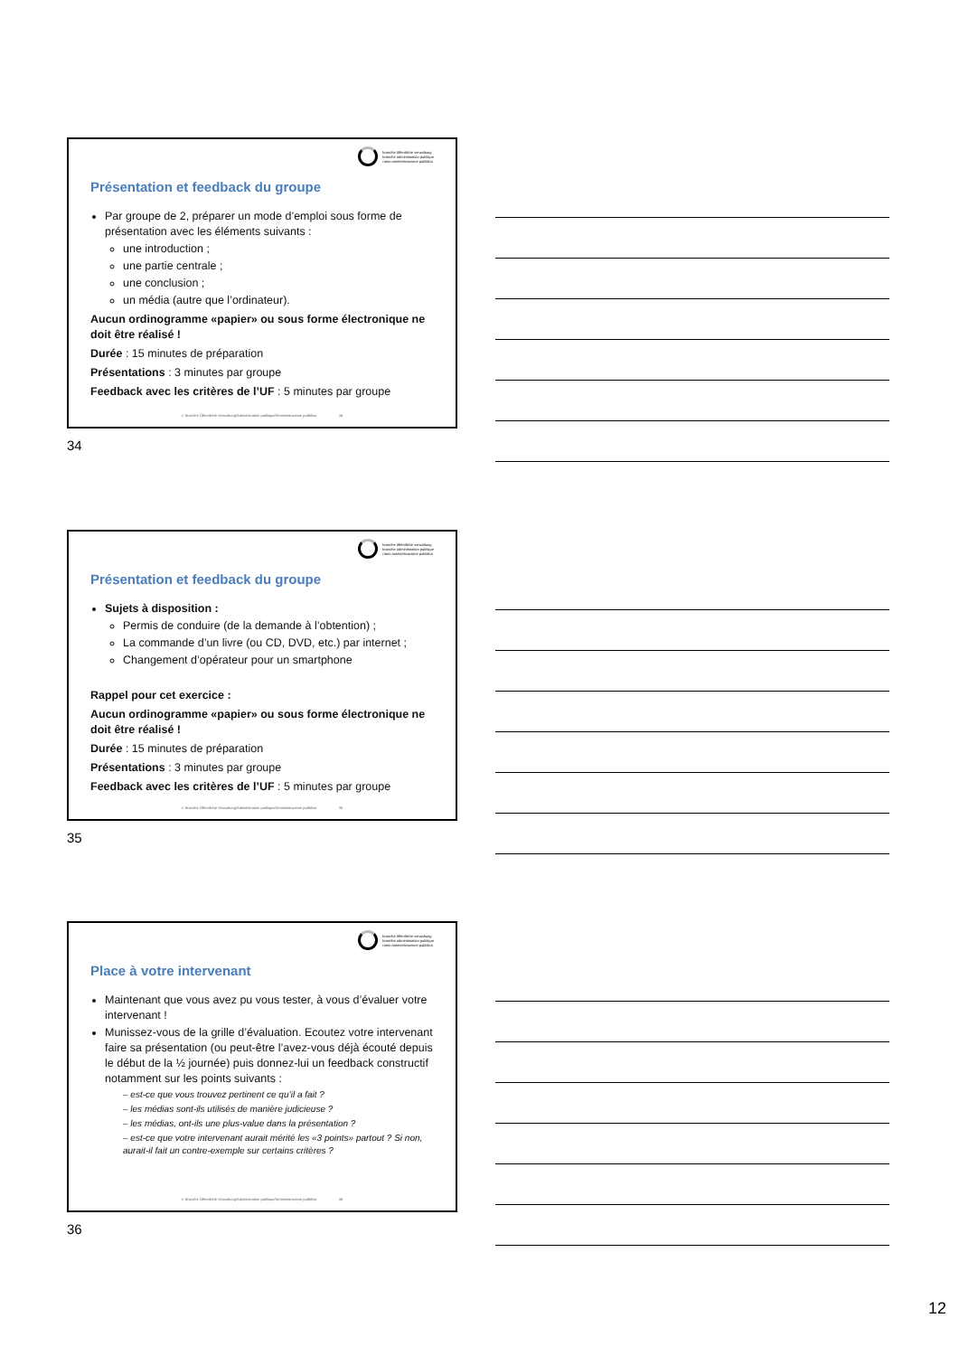branche öffentliche verwaltung
branche administration publique
ramo amministrazione pubblica
Présentation et feedback du groupe
Par groupe de 2, préparer un mode d’emploi sous forme de présentation avec les éléments suivants :
une introduction ;
une partie centrale ;
une conclusion ;
un média (autre que l’ordinateur).
Aucun ordinogramme «papier» ou sous forme électronique ne doit être réalisé !
Durée : 15 minutes de préparation
Présentations : 3 minutes par groupe
Feedback avec les critères de l’UF : 5 minutes par groupe
© Branche Öffentliche Verwaltung/Administration publique/Amministrazione pubblica 34
34
branche öffentliche verwaltung
branche administration publique
ramo amministrazione pubblica
Présentation et feedback du groupe
Sujets à disposition :
Permis de conduire (de la demande à l’obtention) ;
La commande d’un livre (ou CD, DVD, etc.) par internet ;
Changement d’opérateur pour un smartphone
Rappel pour cet exercice :
Aucun ordinogramme «papier» ou sous forme électronique ne doit être réalisé !
Durée : 15 minutes de préparation
Présentations : 3 minutes par groupe
Feedback avec les critères de l’UF : 5 minutes par groupe
© Branche Öffentliche Verwaltung/Administration publique/Amministrazione pubblica 35
35
branche öffentliche verwaltung
branche administration publique
ramo amministrazione pubblica
Place à votre intervenant
Maintenant que vous avez pu vous tester, à vous d’évaluer votre intervenant !
Munissez-vous de la grille d’évaluation. Ecoutez votre intervenant faire sa présentation (ou peut-être l’avez-vous déjà écouté depuis le début de la ½ journée) puis donnez-lui un feedback constructif notamment sur les points suivants :
– est-ce que vous trouvez pertinent ce qu’il a fait ?
– les médias sont-ils utilisés de manière judicieuse ?
– les médias, ont-ils une plus-value dans la présentation ?
– est-ce que votre intervenant aurait mérité les «3 points» partout ? Si non, aurait-il fait un contre-exemple sur certains critères ?
© Branche Öffentliche Verwaltung/Administration publique/Amministrazione pubblica 36
36
12